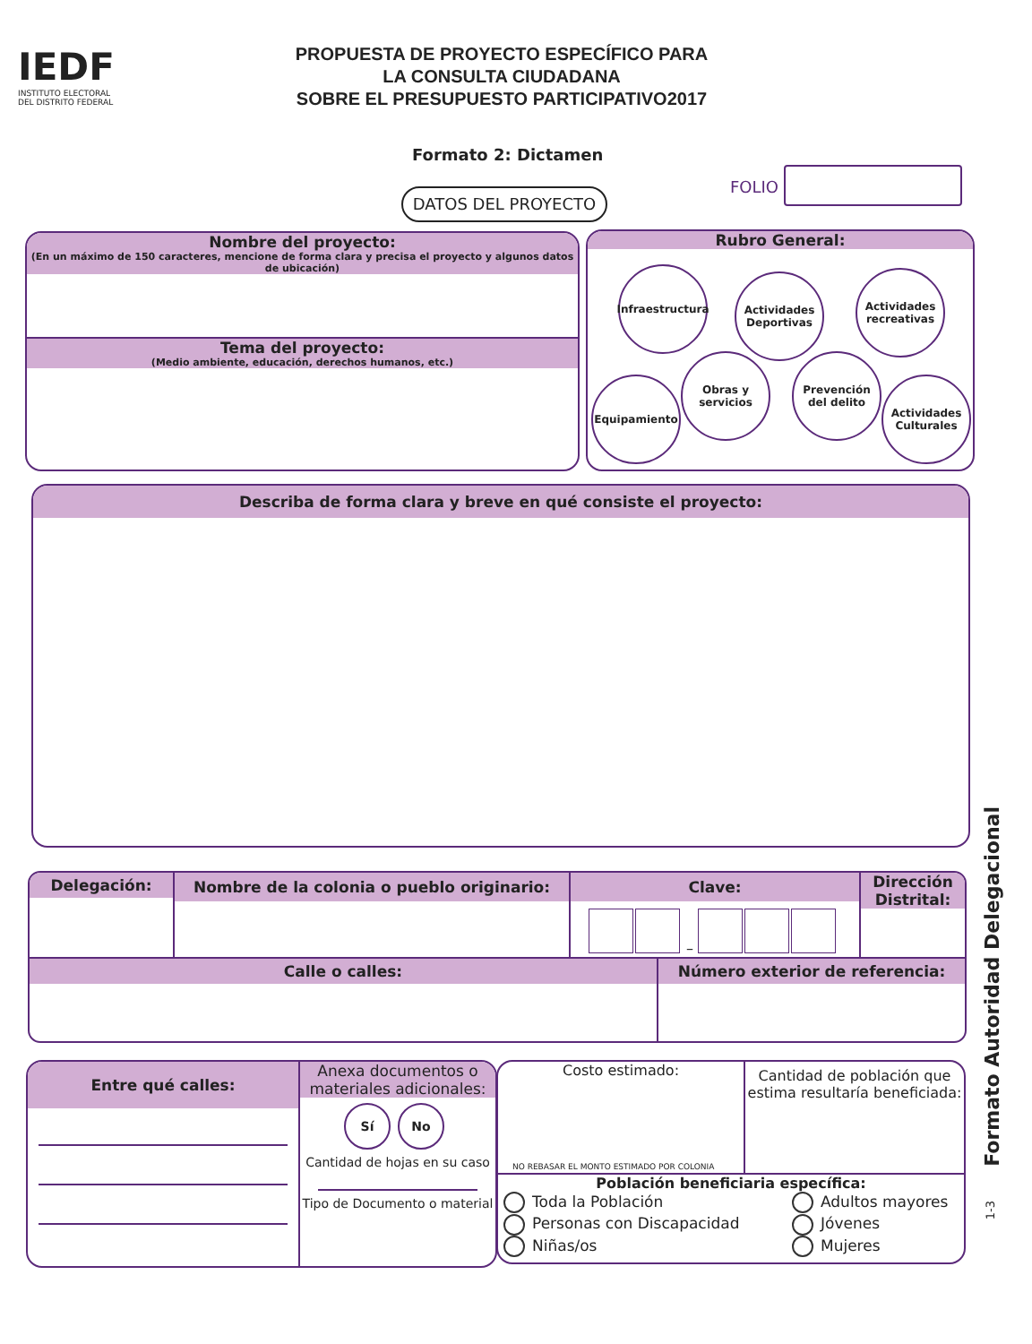IEDF
INSTITUTO ELECTORAL
DEL DISTRITO FEDERAL
PROPUESTA DE PROYECTO ESPECÍFICO PARA
LA CONSULTA CIUDADANA
SOBRE EL PRESUPUESTO PARTICIPATIVO2017
Formato 2: Dictamen
FOLIO
DATOS DEL PROYECTO
Nombre del proyecto:
(En un máximo de 150 caracteres, mencione de forma clara y precisa el proyecto y algunos datos de ubicación)
Tema del proyecto:
(Medio ambiente, educación, derechos humanos, etc.)
Rubro General:
Infraestructura
Actividades Deportivas
Actividades recreativas
Equipamiento
Obras y servicios
Prevención del delito
Actividades Culturales
Describa de forma clara y breve en qué consiste el proyecto:
Formato Autoridad Delegacional
Delegación: Nombre de la colonia o pueblo originario: Clave:
–
Dirección Distrital:
Calle o calles:
Número exterior de referencia:
Entre qué calles:
Anexa documentos o materiales adicionales:
Sí No
Cantidad de hojas en su caso
Tipo de Documento o material
Costo estimado:
NO REBASAR EL MONTO ESTIMADO POR COLONIA
Cantidad de población que estima resultaría beneficiada:
Población beneficiaria específica:
Toda la Población
Personas con Discapacidad
Niñas/os
Adultos mayores
Jóvenes
Mujeres
1-3